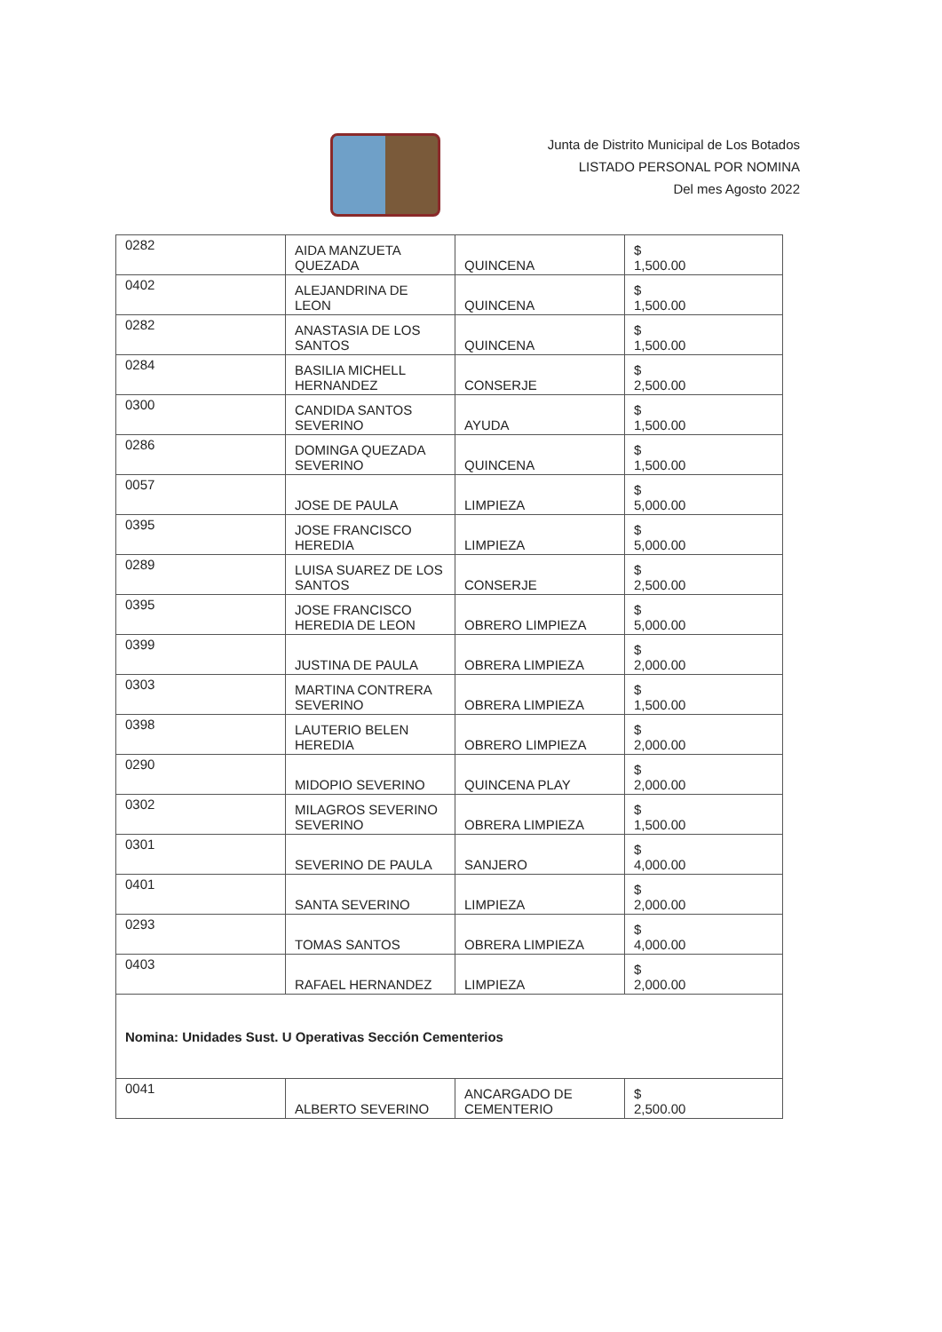Junta de Distrito Municipal de Los Botados
LISTADO PERSONAL POR NOMINA
Del mes Agosto 2022
| 0282 | AIDA MANZUETA QUEZADA | QUINCENA | $ 1,500.00 |
| 0402 | ALEJANDRINA DE LEON | QUINCENA | $ 1,500.00 |
| 0282 | ANASTASIA DE LOS SANTOS | QUINCENA | $ 1,500.00 |
| 0284 | BASILIA MICHELL HERNANDEZ | CONSERJE | $ 2,500.00 |
| 0300 | CANDIDA SANTOS SEVERINO | AYUDA | $ 1,500.00 |
| 0286 | DOMINGA QUEZADA SEVERINO | QUINCENA | $ 1,500.00 |
| 0057 | JOSE DE PAULA | LIMPIEZA | $ 5,000.00 |
| 0395 | JOSE FRANCISCO HEREDIA | LIMPIEZA | $ 5,000.00 |
| 0289 | LUISA SUAREZ DE LOS SANTOS | CONSERJE | $ 2,500.00 |
| 0395 | JOSE FRANCISCO HEREDIA DE LEON | OBRERO LIMPIEZA | $ 5,000.00 |
| 0399 | JUSTINA DE PAULA | OBRERA LIMPIEZA | $ 2,000.00 |
| 0303 | MARTINA CONTRERA SEVERINO | OBRERA LIMPIEZA | $ 1,500.00 |
| 0398 | LAUTERIO BELEN HEREDIA | OBRERO LIMPIEZA | $ 2,000.00 |
| 0290 | MIDOPIO SEVERINO | QUINCENA PLAY | $ 2,000.00 |
| 0302 | MILAGROS SEVERINO SEVERINO | OBRERA LIMPIEZA | $ 1,500.00 |
| 0301 | SEVERINO DE PAULA | SANJERO | $ 4,000.00 |
| 0401 | SANTA SEVERINO | LIMPIEZA | $ 2,000.00 |
| 0293 | TOMAS SANTOS | OBRERA LIMPIEZA | $ 4,000.00 |
| 0403 | RAFAEL HERNANDEZ | LIMPIEZA | $ 2,000.00 |
| Nomina: Unidades Sust. U Operativas Sección Cementerios | | | |
| 0041 | ALBERTO SEVERINO | ANCARGADO DE CEMENTERIO | $ 2,500.00 |